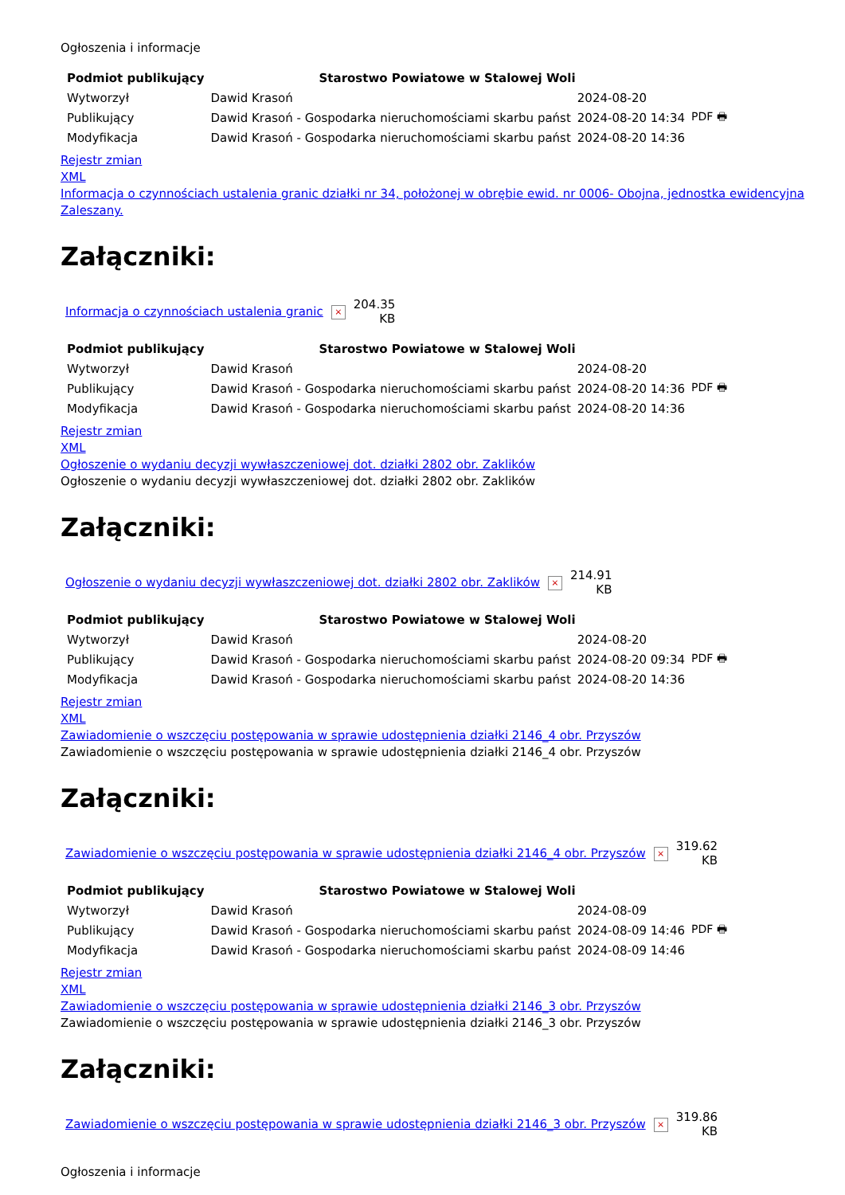Ogłoszenia i informacje
| Podmiot publikujący | Starostwo Powiatowe w Stalowej Woli | | |
| Wytworzył | Dawid Krasoń | 2024-08-20 | PDF 🖶 |
| Publikujący | Dawid Krasoń - Gospodarka nieruchomościami skarbu państ | 2024-08-20 14:34 | |
| Modyfikacja | Dawid Krasoń - Gospodarka nieruchomościami skarbu państ | 2024-08-20 14:36 | |
Rejestr zmian
XML
Informacja o czynnościach ustalenia granic działki nr 34, położonej w obrębie ewid. nr 0006- Obojna, jednostka ewidencyjna Zaleszany.
Załączniki:
| Informacja o czynnościach ustalenia granic | × | 204.35 KB |
| Podmiot publikujący | Starostwo Powiatowe w Stalowej Woli | | |
| Wytworzył | Dawid Krasoń | 2024-08-20 | PDF 🖶 |
| Publikujący | Dawid Krasoń - Gospodarka nieruchomościami skarbu państ | 2024-08-20 14:36 | |
| Modyfikacja | Dawid Krasoń - Gospodarka nieruchomościami skarbu państ | 2024-08-20 14:36 | |
Rejestr zmian
XML
Ogłoszenie o wydaniu decyzji wywłaszczeniowej dot. działki 2802 obr. Zaklików
Ogłoszenie o wydaniu decyzji wywłaszczeniowej dot. działki 2802 obr. Zaklików
Załączniki:
| Ogłoszenie o wydaniu decyzji wywłaszczeniowej dot. działki 2802 obr. Zaklików | × | 214.91 KB |
| Podmiot publikujący | Starostwo Powiatowe w Stalowej Woli | | |
| Wytworzył | Dawid Krasoń | 2024-08-20 | PDF 🖶 |
| Publikujący | Dawid Krasoń - Gospodarka nieruchomościami skarbu państ | 2024-08-20 09:34 | |
| Modyfikacja | Dawid Krasoń - Gospodarka nieruchomościami skarbu państ | 2024-08-20 14:36 | |
Rejestr zmian
XML
Zawiadomienie o wszczęciu postępowania w sprawie udostępnienia działki 2146_4 obr. Przyszów
Zawiadomienie o wszczęciu postępowania w sprawie udostępnienia działki 2146_4 obr. Przyszów
Załączniki:
| Zawiadomienie o wszczęciu postępowania w sprawie udostępnienia działki 2146_4 obr. Przyszów | × | 319.62 KB |
| Podmiot publikujący | Starostwo Powiatowe w Stalowej Woli | | |
| Wytworzył | Dawid Krasoń | 2024-08-09 | PDF 🖶 |
| Publikujący | Dawid Krasoń - Gospodarka nieruchomościami skarbu państ | 2024-08-09 14:46 | |
| Modyfikacja | Dawid Krasoń - Gospodarka nieruchomościami skarbu państ | 2024-08-09 14:46 | |
Rejestr zmian
XML
Zawiadomienie o wszczęciu postępowania w sprawie udostępnienia działki 2146_3 obr. Przyszów
Zawiadomienie o wszczęciu postępowania w sprawie udostępnienia działki 2146_3 obr. Przyszów
Załączniki:
| Zawiadomienie o wszczęciu postępowania w sprawie udostępnienia działki 2146_3 obr. Przyszów | × | 319.86 KB |
Ogłoszenia i informacje